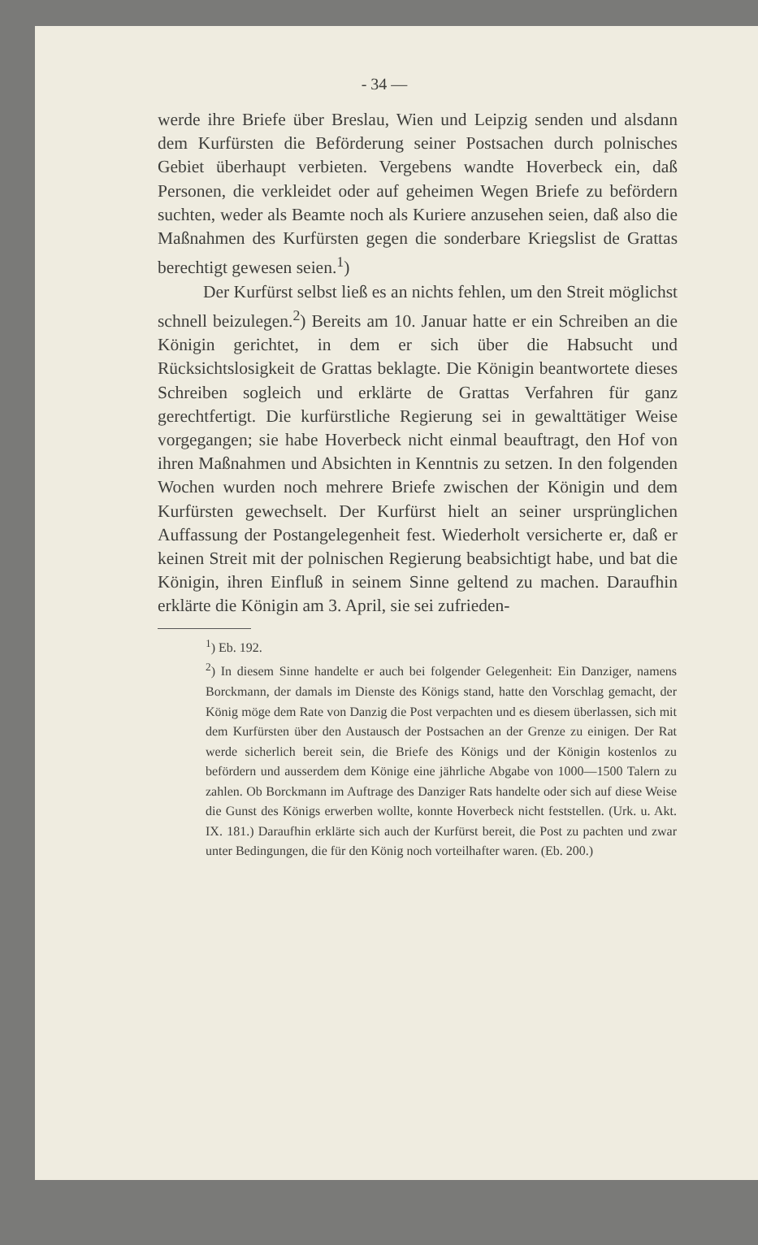- 34 —
werde ihre Briefe über Breslau, Wien und Leipzig senden und alsdann dem Kurfürsten die Beförderung seiner Postsachen durch polnisches Gebiet überhaupt verbieten. Vergebens wandte Hoverbeck ein, daß Personen, die verkleidet oder auf geheimen Wegen Briefe zu befördern suchten, weder als Beamte noch als Kuriere anzusehen seien, daß also die Maßnahmen des Kurfürsten gegen die sonderbare Kriegslist de Grattas berechtigt gewesen seien.<sup>1</sup>)
Der Kurfürst selbst ließ es an nichts fehlen, um den Streit möglichst schnell beizulegen.<sup>2</sup>) Bereits am 10. Januar hatte er ein Schreiben an die Königin gerichtet, in dem er sich über die Habsucht und Rücksichtslosigkeit de Grattas beklagte. Die Königin beantwortete dieses Schreiben sogleich und erklärte de Grattas Verfahren für ganz gerechtfertigt. Die kurfürstliche Regierung sei in gewalttätiger Weise vorgegangen; sie habe Hoverbeck nicht einmal beauftragt, den Hof von ihren Maßnahmen und Absichten in Kenntnis zu setzen. In den folgenden Wochen wurden noch mehrere Briefe zwischen der Königin und dem Kurfürsten gewechselt. Der Kurfürst hielt an seiner ursprünglichen Auffassung der Postangelegenheit fest. Wiederholt versicherte er, daß er keinen Streit mit der polnischen Regierung beabsichtigt habe, und bat die Königin, ihren Einfluß in seinem Sinne geltend zu machen. Daraufhin erklärte die Königin am 3. April, sie sei zufrieden-
<sup>1</sup>) Eb. 192.
<sup>2</sup>) In diesem Sinne handelte er auch bei folgender Gelegenheit: Ein Danziger, namens Borckmann, der damals im Dienste des Königs stand, hatte den Vorschlag gemacht, der König möge dem Rate von Danzig die Post verpachten und es diesem überlassen, sich mit dem Kurfürsten über den Austausch der Postsachen an der Grenze zu einigen. Der Rat werde sicherlich bereit sein, die Briefe des Königs und der Königin kostenlos zu befördern und ausserdem dem Könige eine jährliche Abgabe von 1000—1500 Talern zu zahlen. Ob Borckmann im Auftrage des Danziger Rats handelte oder sich auf diese Weise die Gunst des Königs erwerben wollte, konnte Hoverbeck nicht feststellen. (Urk. u. Akt. IX. 181.) Daraufhin erklärte sich auch der Kurfürst bereit, die Post zu pachten und zwar unter Bedingungen, die für den König noch vorteilhafter waren. (Eb. 200.)